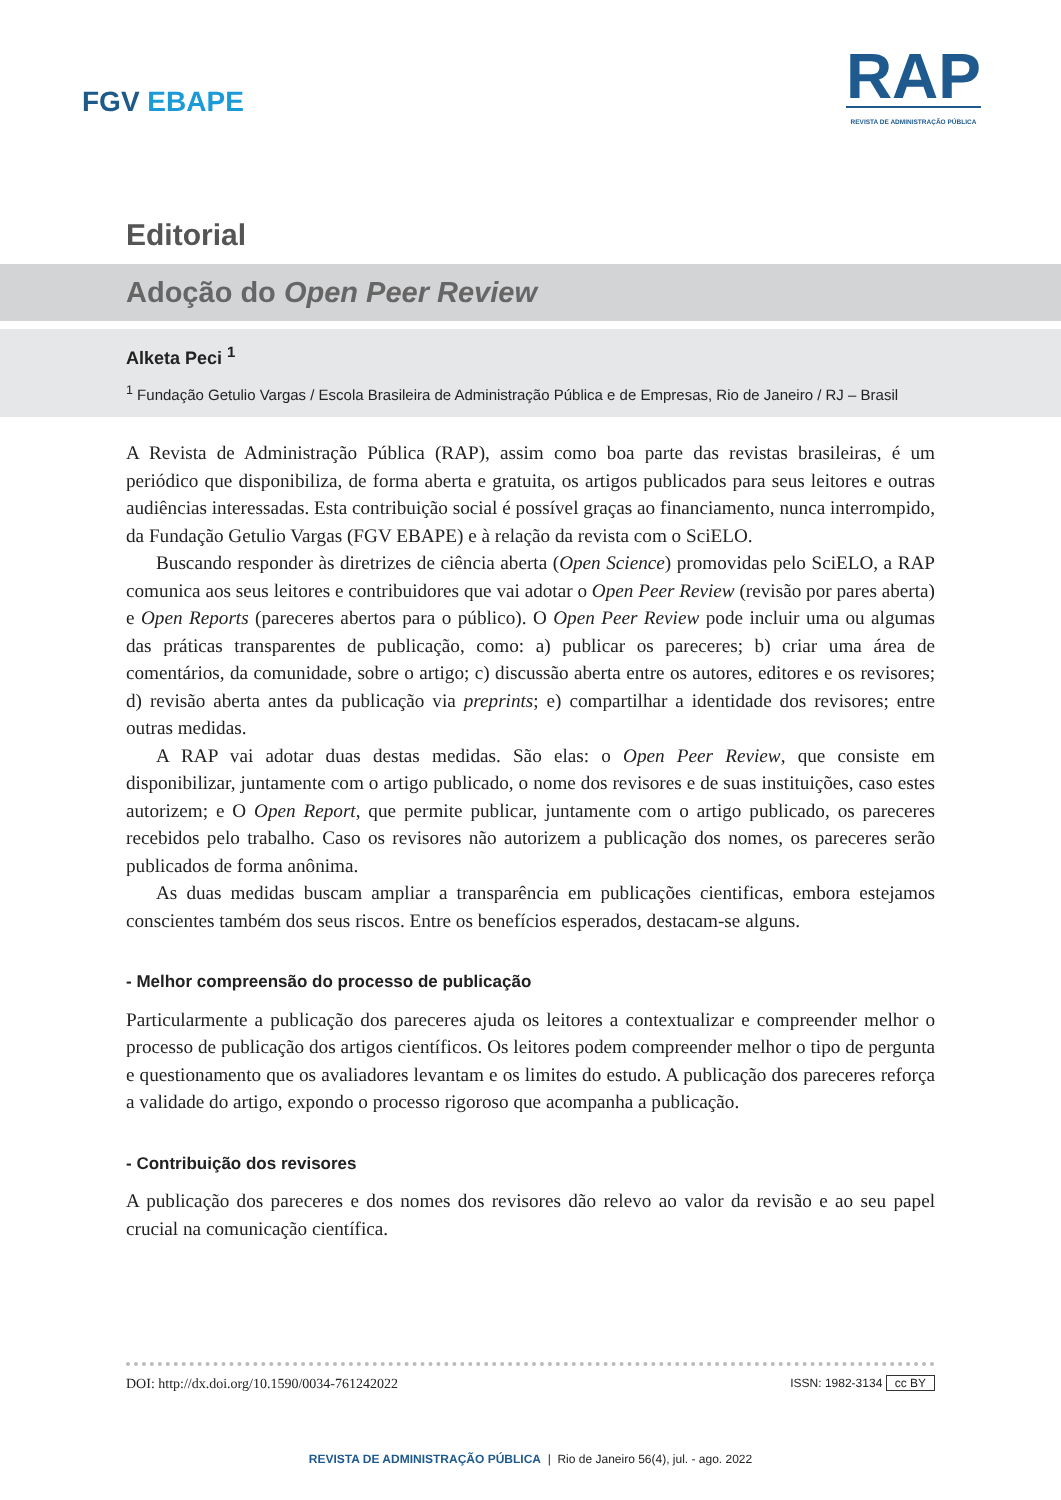FGV EBAPE
RAP
REVISTA DE ADMINISTRAÇÃO PÚBLICA
Editorial
Adoção do Open Peer Review
Alketa Peci <sup>1</sup>
<sup>1</sup> Fundação Getulio Vargas / Escola Brasileira de Administração Pública e de Empresas, Rio de Janeiro / RJ – Brasil
A Revista de Administração Pública (RAP), assim como boa parte das revistas brasileiras, é um periódico que disponibiliza, de forma aberta e gratuita, os artigos publicados para seus leitores e outras audiências interessadas. Esta contribuição social é possível graças ao financiamento, nunca interrompido, da Fundação Getulio Vargas (FGV EBAPE) e à relação da revista com o SciELO.
Buscando responder às diretrizes de ciência aberta (Open Science) promovidas pelo SciELO, a RAP comunica aos seus leitores e contribuidores que vai adotar o Open Peer Review (revisão por pares aberta) e Open Reports (pareceres abertos para o público). O Open Peer Review pode incluir uma ou algumas das práticas transparentes de publicação, como: a) publicar os pareceres; b) criar uma área de comentários, da comunidade, sobre o artigo; c) discussão aberta entre os autores, editores e os revisores; d) revisão aberta antes da publicação via preprints; e) compartilhar a identidade dos revisores; entre outras medidas.
A RAP vai adotar duas destas medidas. São elas: o Open Peer Review, que consiste em disponibilizar, juntamente com o artigo publicado, o nome dos revisores e de suas instituições, caso estes autorizem; e O Open Report, que permite publicar, juntamente com o artigo publicado, os pareceres recebidos pelo trabalho. Caso os revisores não autorizem a publicação dos nomes, os pareceres serão publicados de forma anônima.
As duas medidas buscam ampliar a transparência em publicações cientificas, embora estejamos conscientes também dos seus riscos. Entre os benefícios esperados, destacam-se alguns.
- Melhor compreensão do processo de publicação
Particularmente a publicação dos pareceres ajuda os leitores a contextualizar e compreender melhor o processo de publicação dos artigos científicos. Os leitores podem compreender melhor o tipo de pergunta e questionamento que os avaliadores levantam e os limites do estudo. A publicação dos pareceres reforça a validade do artigo, expondo o processo rigoroso que acompanha a publicação.
- Contribuição dos revisores
A publicação dos pareceres e dos nomes dos revisores dão relevo ao valor da revisão e ao seu papel crucial na comunicação científica.
DOI: http://dx.doi.org/10.1590/0034-761242022 ISSN: 1982-3134 cc BY
REVISTA DE ADMINISTRAÇÃO PÚBLICA | Rio de Janeiro 56(4), jul. - ago. 2022